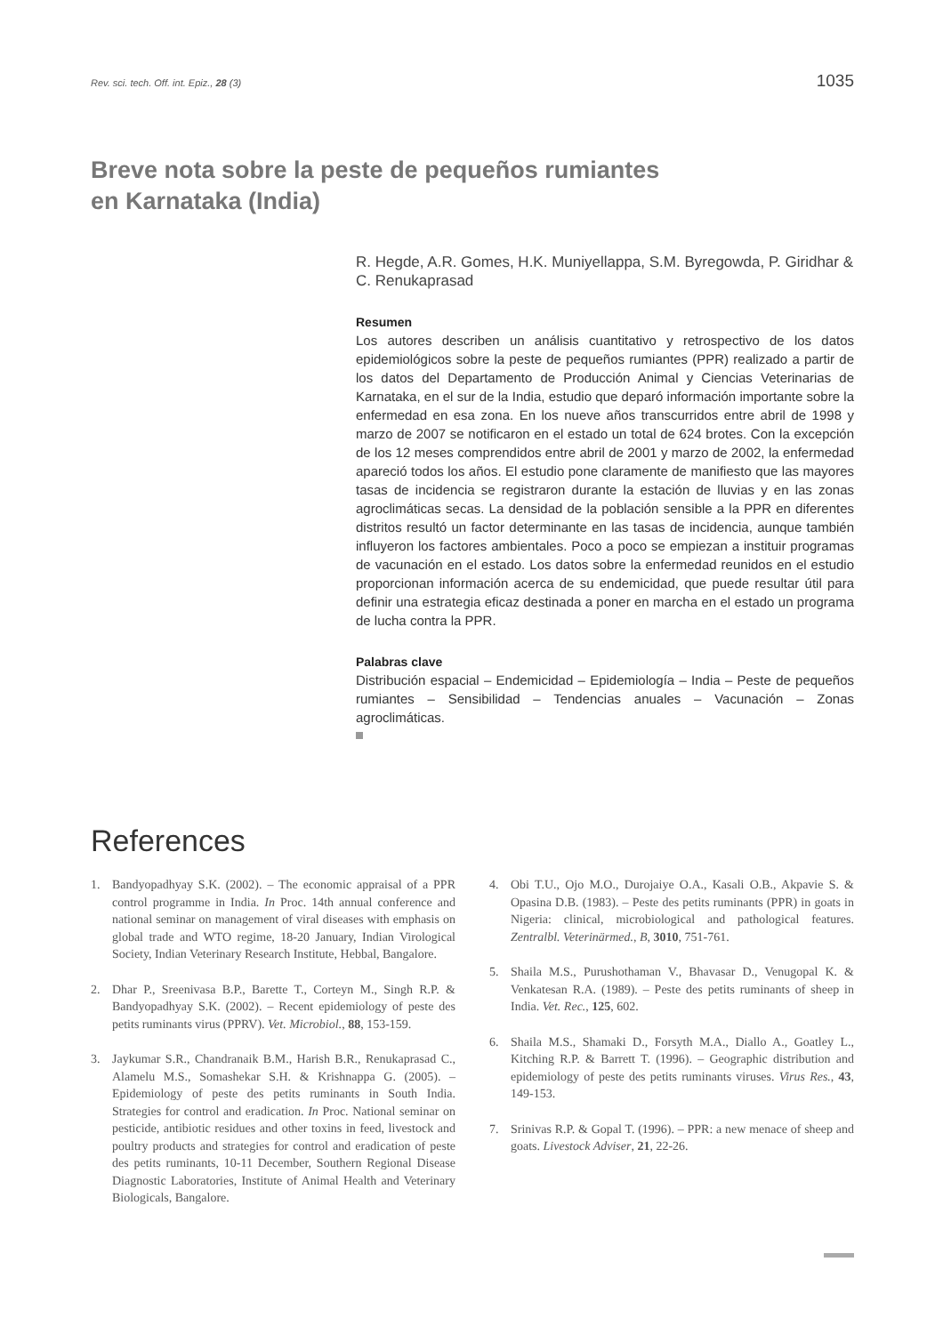Rev. sci. tech. Off. int. Epiz., 28 (3) 1035
Breve nota sobre la peste de pequeños rumiantes
en Karnataka (India)
R. Hegde, A.R. Gomes, H.K. Muniyellappa, S.M. Byregowda, P. Giridhar & C. Renukaprasad
Resumen
Los autores describen un análisis cuantitativo y retrospectivo de los datos epidemiológicos sobre la peste de pequeños rumiantes (PPR) realizado a partir de los datos del Departamento de Producción Animal y Ciencias Veterinarias de Karnataka, en el sur de la India, estudio que deparó información importante sobre la enfermedad en esa zona. En los nueve años transcurridos entre abril de 1998 y marzo de 2007 se notificaron en el estado un total de 624 brotes. Con la excepción de los 12 meses comprendidos entre abril de 2001 y marzo de 2002, la enfermedad apareció todos los años. El estudio pone claramente de manifiesto que las mayores tasas de incidencia se registraron durante la estación de lluvias y en las zonas agroclimáticas secas. La densidad de la población sensible a la PPR en diferentes distritos resultó un factor determinante en las tasas de incidencia, aunque también influyeron los factores ambientales. Poco a poco se empiezan a instituir programas de vacunación en el estado. Los datos sobre la enfermedad reunidos en el estudio proporcionan información acerca de su endemicidad, que puede resultar útil para definir una estrategia eficaz destinada a poner en marcha en el estado un programa de lucha contra la PPR.
Palabras clave
Distribución espacial – Endemicidad – Epidemiología – India – Peste de pequeños rumiantes – Sensibilidad – Tendencias anuales – Vacunación – Zonas agroclimáticas.
References
1. Bandyopadhyay S.K. (2002). – The economic appraisal of a PPR control programme in India. In Proc. 14th annual conference and national seminar on management of viral diseases with emphasis on global trade and WTO regime, 18-20 January, Indian Virological Society, Indian Veterinary Research Institute, Hebbal, Bangalore.
2. Dhar P., Sreenivasa B.P., Barette T., Corteyn M., Singh R.P. & Bandyopadhyay S.K. (2002). – Recent epidemiology of peste des petits ruminants virus (PPRV). Vet. Microbiol., 88, 153-159.
3. Jaykumar S.R., Chandranaik B.M., Harish B.R., Renukaprasad C., Alamelu M.S., Somashekar S.H. & Krishnappa G. (2005). – Epidemiology of peste des petits ruminants in South India. Strategies for control and eradication. In Proc. National seminar on pesticide, antibiotic residues and other toxins in feed, livestock and poultry products and strategies for control and eradication of peste des petits ruminants, 10-11 December, Southern Regional Disease Diagnostic Laboratories, Institute of Animal Health and Veterinary Biologicals, Bangalore.
4. Obi T.U., Ojo M.O., Durojaiye O.A., Kasali O.B., Akpavie S. & Opasina D.B. (1983). – Peste des petits ruminants (PPR) in goats in Nigeria: clinical, microbiological and pathological features. Zentralbl. Veterinärmed., B, 3010, 751-761.
5. Shaila M.S., Purushothaman V., Bhavasar D., Venugopal K. & Venkatesan R.A. (1989). – Peste des petits ruminants of sheep in India. Vet. Rec., 125, 602.
6. Shaila M.S., Shamaki D., Forsyth M.A., Diallo A., Goatley L., Kitching R.P. & Barrett T. (1996). – Geographic distribution and epidemiology of peste des petits ruminants viruses. Virus Res., 43, 149-153.
7. Srinivas R.P. & Gopal T. (1996). – PPR: a new menace of sheep and goats. Livestock Adviser, 21, 22-26.